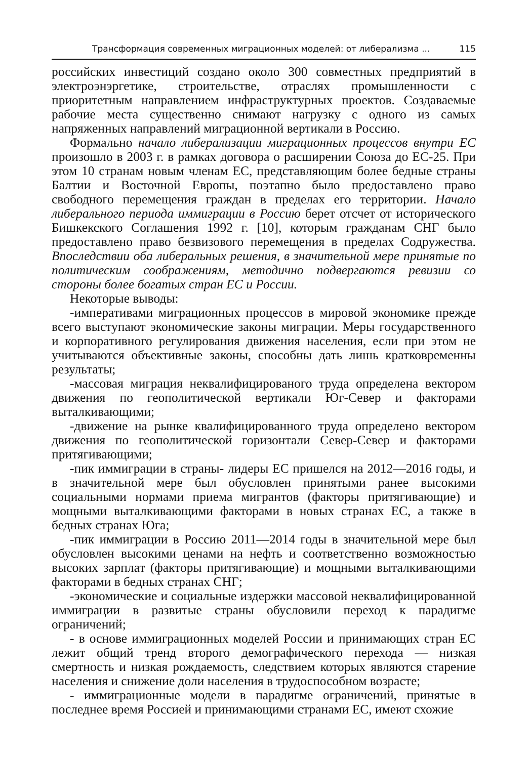Трансформация современных миграционных моделей: от либерализма ... 115
российских инвестиций создано около 300 совместных предприятий в электроэнэргетике, строительстве, отраслях промышленности с приоритетным направлением инфраструктурных проектов. Создаваемые рабочие места существенно снимают нагрузку с одного из самых напряженных направлений миграционной вертикали в Россию.
Формально начало либерализации миграционных процессов внутри ЕС произошло в 2003 г. в рамках договора о расширении Союза до ЕС-25. При этом 10 странам новым членам ЕС, представляющим более бедные страны Балтии и Восточной Европы, поэтапно было предоставлено право свободного перемещения граждан в пределах его территории. Начало либерального периода иммиграции в Россию берет отсчет от исторического Бишкекского Соглашения 1992 г. [10], которым гражданам СНГ было предоставлено право безвизового перемещения в пределах Содружества. Впоследствии оба либеральных решения, в значительной мере принятые по политическим соображениям, методично подвергаются ревизии со стороны более богатых стран ЕС и России.
Некоторые выводы:
-императивами миграционных процессов в мировой экономике прежде всего выступают экономические законы миграции. Меры государственного и корпоративного регулирования движения населения, если при этом не учитываются объективные законы, способны дать лишь кратковременны результаты;
-массовая миграция неквалифицированого труда определена вектором движения по геополитической вертикали Юг-Север и факторами выталкивающими;
-движение на рынке квалифицированного труда определено вектором движения по геополитической горизонтали Север-Север и факторами притягивающими;
-пик иммиграции в страны- лидеры ЕС пришелся на 2012—2016 годы, и в значительной мере был обусловлен принятыми ранее высокими социальными нормами приема мигрантов (факторы притягивающие) и мощными выталкивающими факторами в новых странах ЕС, а также в бедных странах Юга;
-пик иммиграции в Россию 2011—2014 годы в значительной мере был обусловлен высокими ценами на нефть и соответственно возможностью высоких зарплат (факторы притягивающие) и мощными выталкивающими факторами в бедных странах СНГ;
-экономические и социальные издержки массовой неквалифицированной иммиграции в развитые страны обусловили переход к парадигме ограничений;
- в основе иммиграционных моделей России и принимающих стран ЕС лежит общий тренд второго демографического перехода — низкая смертность и низкая рождаемость, следствием которых являются старение населения и снижение доли населения в трудоспособном возрасте;
- иммиграционные модели в парадигме ограничений, принятые в последнее время Россией и принимающими странами ЕС, имеют схожие